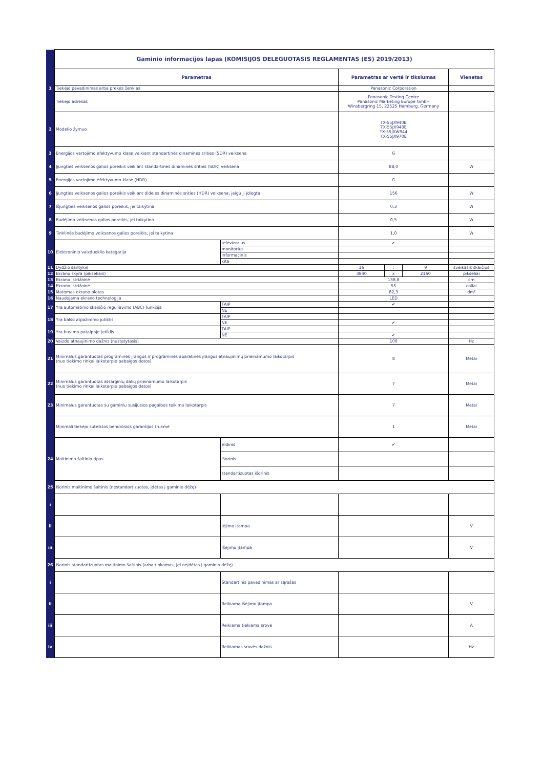| | Gaminio informacijos lapas (KOMISIJOS DELEGUOTASIS REGLAMENTAS (ES) 2019/2013) | | | | | |
| | Parametras | | Parametras ar vertė ir tikslumas | | | Vienetas |
| 1 | Tiekėjo pavadinimas arba prekės ženklas | | Panasonic Corporation | | | |
| | Tiekėjo adresas | | Panasonic Testing Centre Panasonic Marketing Europe GmbH Winsbergring 15, 22525 Hamburg, Germany | | | |
| 2 | Modelio žymuo | | TX-55JX940B TX-55JX940E TX-55JXW944 TX-55JX970E | | | |
| 3 | Energijos vartojimo efektyvumo klasė veikiant standartinės dinaminės srities (SDR) veiksena | | G | | | |
| 4 | Įjungties veiksenos galios poreikis veikiant standartinės dinaminės srities (SDR) veiksena | | 88,0 | | | W |
| 5 | Energijos vartojimo efektyvumo klasė (HDR) | | G | | | |
| 6 | Įjungties veiksenos galios poreikis veikiant didelės dinaminės srities (HDR) veiksena, jeigu ji įdiegta | | 156 | | | W |
| 7 | Išjungties veiksenos galios poreikis, jei taikytina | | 0,3 | | | W |
| 8 | Budėjimo veiksenos galios poreikis, jei taikytina | | 0,5 | | | W |
| 9 | Tinklinės budėjimo veiksenos galios poreikis, jei taikytina | | 1,0 | | | W |
| 10 | Elektroninio vaizduoklio kategorija | televizorius | ✔ | | | |
| | | monitorius | | | | |
| | | informacinis | | | | |
| | | kita | | | | |
| 11 | Dydžio santykis | | 16 | : | 9 | sveikasis skaičius |
| 12 | Ekrano skyra (pikseliais) | | 3840 | x | 2160 | pikseliai |
| 13 | Ekrano įstrižainė | | 138,8 | | | cm |
| 14 | Ekrano įstrižainė | | 55 | | | coliai |
| 15 | Matomas ekrano plotas | | 82,3 | | | dm² |
| 16 | Naudojama ekrano technologija | | LED | | | |
| 17 | Yra automatinio skaisčio reguliavimo (ABC) funkcija | TAIP | ✔ | | | |
| | | NE | | | | |
| 18 | Yra balso atpažinimo jutiklis | TAIP | | | | |
| | | NE | ✔ | | | |
| 19 | Yra buvimo patalpoje jutiklis | TAIP | | | | |
| | | NE | ✔ | | | |
| 20 | Vaizdo atnaujinimo dažnis (nustatytasis) | | 100 | | | Hz |
| 21 | Minimalus garantuotas programinės įrangos ir programinės aparatinės įrangos atnaujinimų prieinamumo laikotarpis (nuo tiekimo rinkai laikotarpio pabaigos datos) | | 8 | | | Metai |
| 22 | Minimalus garantuotas atsarginių dalių prieinamumo laikotarpis (nuo tiekimo rinkai laikotarpio pabaigos datos) | | 7 | | | Metai |
| 23 | Minimalus garantuotas su gaminiu susijusios pagalbos teikimo laikotarpis | | 7 | | | Metai |
| | Minimali tiekėjo suteiktos bendrosios garantijos trukmė | | 1 | | | Metai |
| 24 | Maitinimo šaltinio tipas | Vidinis | ✔ | | | |
| | | išorinis | | | | |
| | | standartizuotas išorinis | | | | |
| 25 | Išorinis maitinimo šaltinis (nestandartizuotas, įdėtas į gaminio dėžę) | | | | | |
| i | | | | | | |
| ii | | Įėjimo įtampa | | | | V |
| iii | | Išėjimo įtampa | | | | V |
| 26 | Išorinis standartizuotas maitinimo šaltinis (arba tinkamas, jei neįdėtas į gaminio dėžę) | | | | | |
| i | | Standartinis pavadinimas ar sąrašas | | | | |
| ii | | Reikiama išėjimo įtampa | | | | V |
| iii | | Reikiama tiekiama srovė | | | | A |
| iv | | Reikiamas srovės dažnis | | | | Hz |